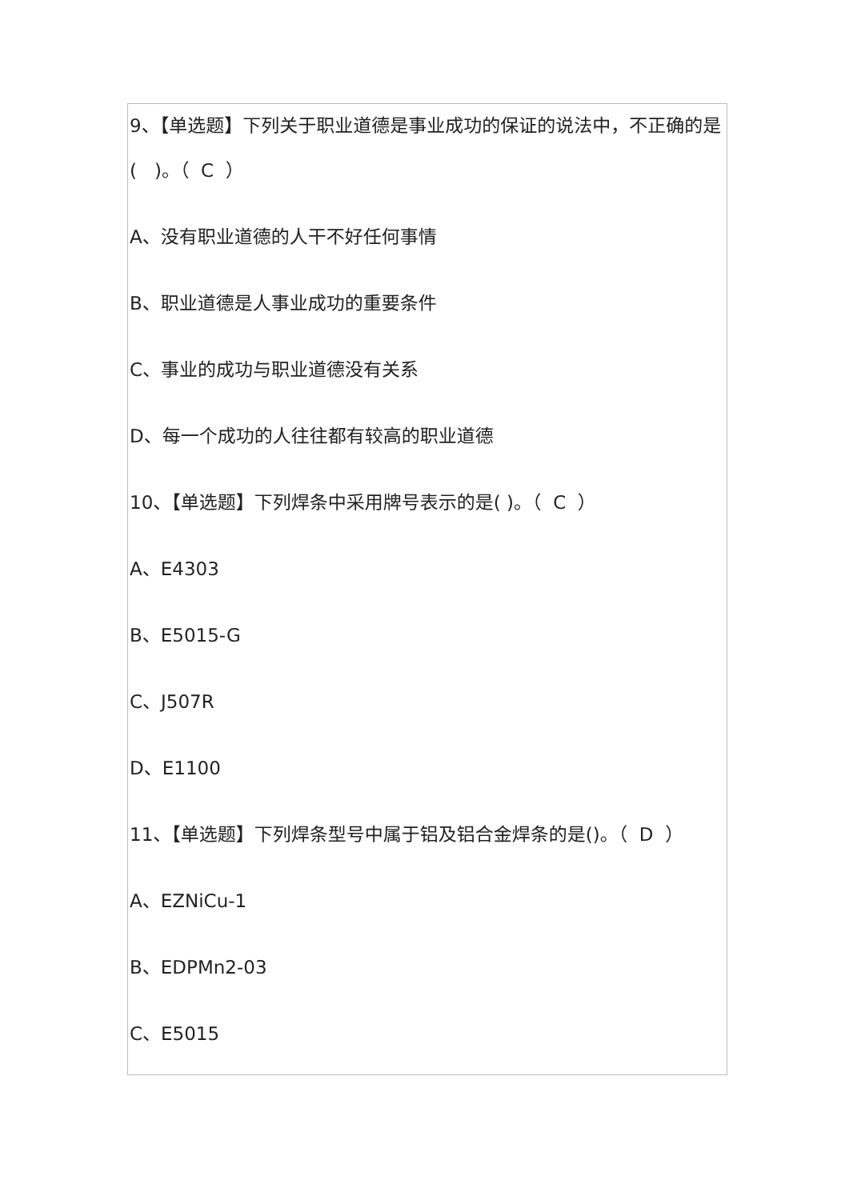9、【单选题】下列关于职业道德是事业成功的保证的说法中，不正确的是( )。（ C ）
A、没有职业道德的人干不好任何事情
B、职业道德是人事业成功的重要条件
C、事业的成功与职业道德没有关系
D、每一个成功的人往往都有较高的职业道德
10、【单选题】下列焊条中采用牌号表示的是( )。（ C ）
A、E4303
B、E5015-G
C、J507R
D、E1100
11、【单选题】下列焊条型号中属于铝及铝合金焊条的是()。（ D ）
A、EZNiCu-1
B、EDPMn2-03
C、E5015